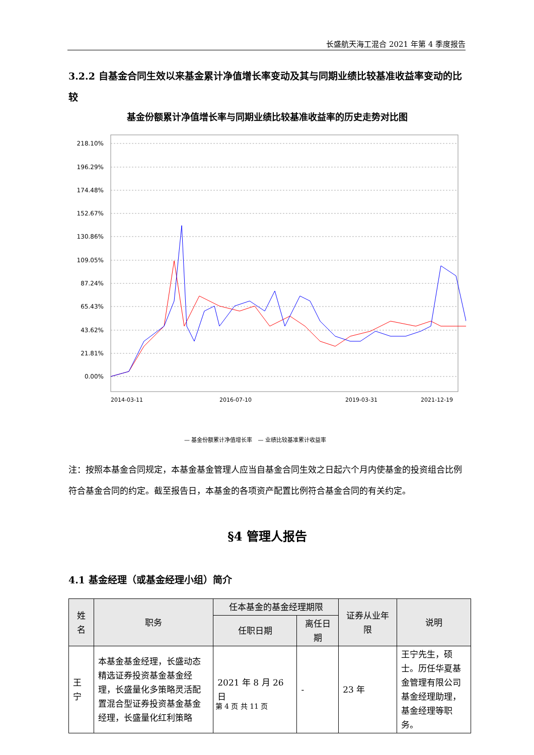长盛航天海工混合 2021 年第 4 季度报告
3.2.2 自基金合同生效以来基金累计净值增长率变动及其与同期业绩比较基准收益率变动的比较
基金份额累计净值增长率与同期业绩比较基准收益率的历史走势对比图
218.10%
196.29%
174.48%
152.67%
130.86%
109.05%
87.24%
65.43%
43.62%
21.81%
0.00%
— 基金份额累计净值增长率　— 业绩比较基准累计收益率
2014-03-11
2016-07-10
2019-03-31
2021-12-19
注：按照本基金合同规定，本基金基金管理人应当自基金合同生效之日起六个月内使基金的投资组合比例符合基金合同的约定。截至报告日，本基金的各项资产配置比例符合基金合同的有关约定。
§4 管理人报告
4.1 基金经理（或基金经理小组）简介
| 姓名 | 职务 | 任本基金的基金经理期限 | | 证券从业年限 | 说明 |
| --- | --- | --- | --- | --- | --- |
| | | 任职日期 | 离任日期 | | |
| 王宁 | 本基金基金经理，长盛动态精选证券投资基金基金经理，长盛量化多策略灵活配置混合型证券投资基金基金经理，长盛量化红利策略 | 2021 年 8 月 26 日 | - | 23 年 | 王宁先生，硕士。历任华夏基金管理有限公司基金经理助理，基金经理等职务。 |
第 4 页 共 11 页